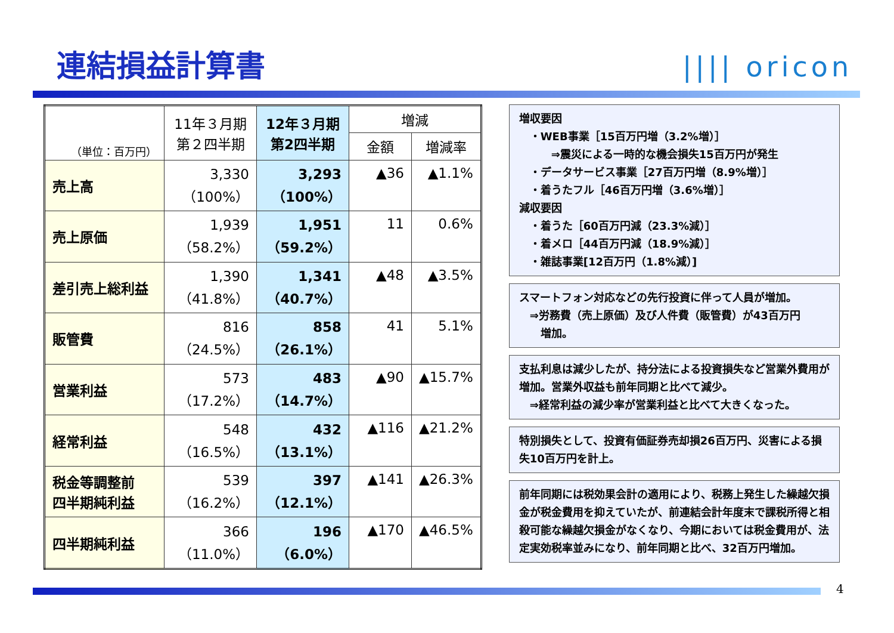連結損益計算書 |||| oricon
| （単位：百万円） | 11年３月期 第２四半期 | 12年３月期 第2四半期 | 増減 | |
| --- | --- | --- | --- | --- |
| | | | 金額 | 増減率 |
| 売上高 | 3,330 （100%） | 3,293 （100%） | ▲36 | ▲1.1% |
| 売上原価 | 1,939 （58.2%） | 1,951 （59.2%） | 11 | 0.6% |
| 差引売上総利益 | 1,390 （41.8%） | 1,341 （40.7%） | ▲48 | ▲3.5% |
| 販管費 | 816 （24.5%） | 858 （26.1%） | 41 | 5.1% |
| 営業利益 | 573 （17.2%） | 483 （14.7%） | ▲90 | ▲15.7% |
| 経常利益 | 548 （16.5%） | 432 （13.1%） | ▲116 | ▲21.2% |
| 税金等調整前 四半期純利益 | 539 （16.2%） | 397 （12.1%） | ▲141 | ▲26.3% |
| 四半期純利益 | 366 （11.0%） | 196 （6.0%） | ▲170 | ▲46.5% |
増収要因
　・WEB事業［15百万円増（3.2%増）］
　　　⇒震災による一時的な機会損失15百万円が発生
　・データサービス事業［27百万円増（8.9%増）］
　・着うたフル［46百万円増（3.6%増）］
減収要因
　・着うた［60百万円減（23.3%減）］
　・着メロ［44百万円減（18.9%減）］
　・雑誌事業[12百万円（1.8%減）]
スマートフォン対応などの先行投資に伴って人員が増加。
　⇒労務費（売上原価）及び人件費（販管費）が43百万円
　　増加。
支払利息は減少したが、持分法による投資損失など営業外費用が増加。営業外収益も前年同期と比べて減少。
　⇒経常利益の減少率が営業利益と比べて大きくなった。
特別損失として、投資有価証券売却損26百万円、災害による損失10百万円を計上。
前年同期には税効果会計の適用により、税務上発生した繰越欠損金が税金費用を抑えていたが、前連結会計年度末で課税所得と相殺可能な繰越欠損金がなくなり、今期においては税金費用が、法定実効税率並みになり、前年同期と比べ、32百万円増加。
4